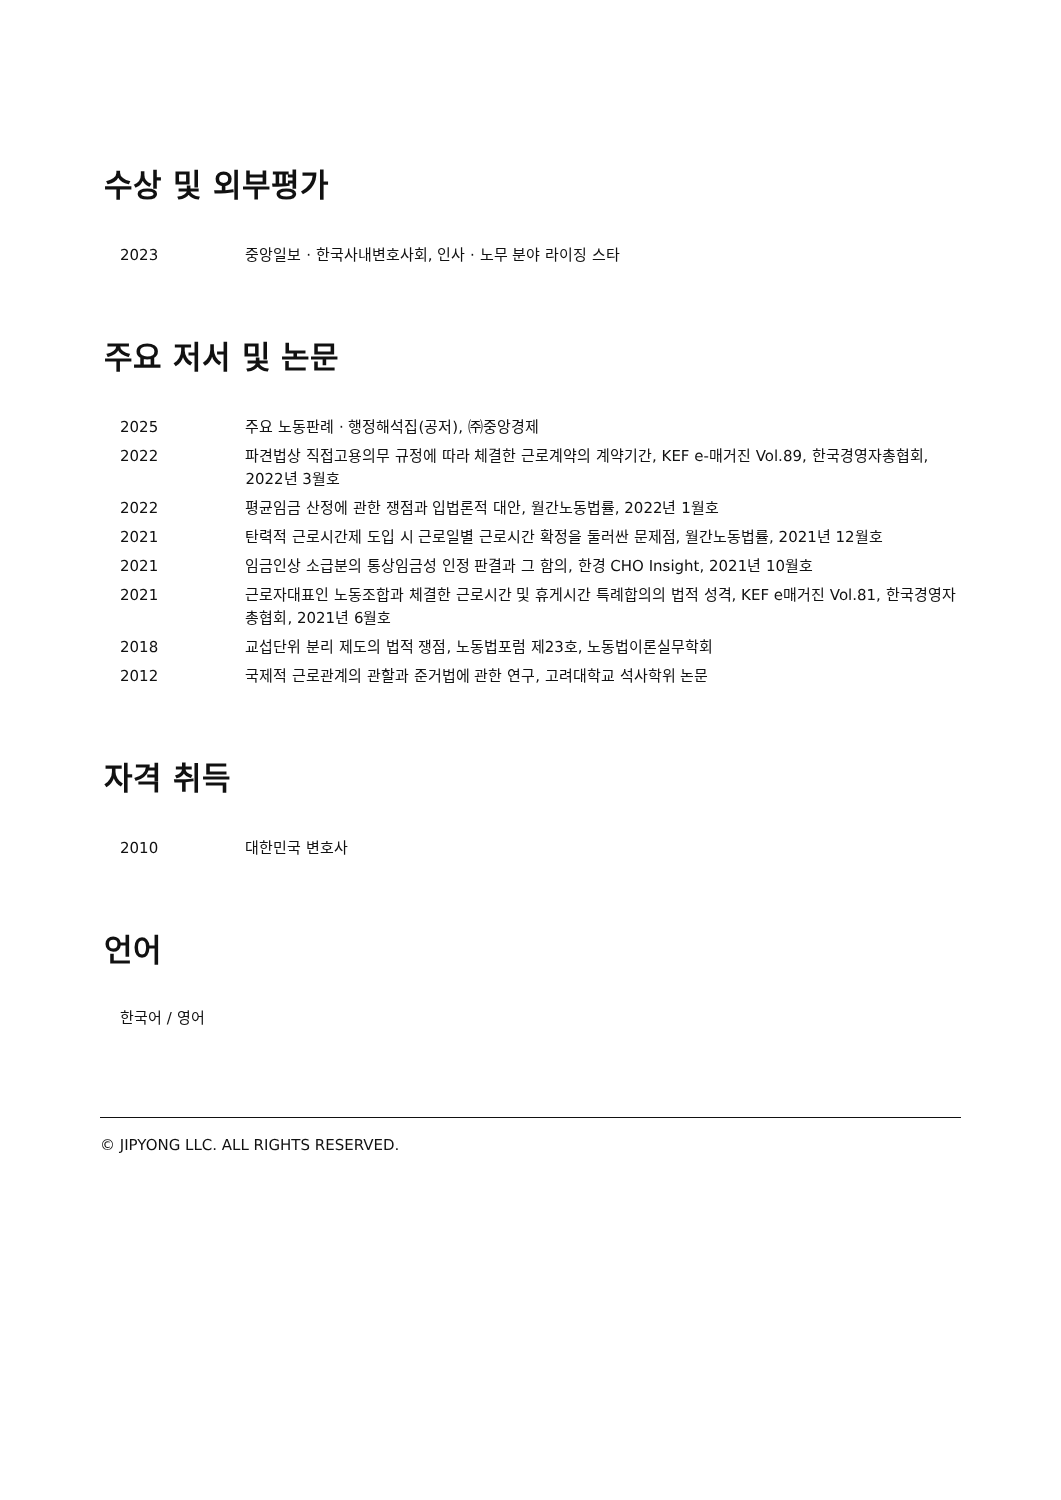수상 및 외부평가
| 2023 | 중앙일보 · 한국사내변호사회, 인사 · 노무 분야 라이징 스타 |
주요 저서 및 논문
| 2025 | 주요 노동판례 · 행정해석집(공저), ㈜중앙경제 |
| 2022 | 파견법상 직접고용의무 규정에 따라 체결한 근로계약의 계약기간, KEF e-매거진 Vol.89, 한국경영자총협회, 2022년 3월호 |
| 2022 | 평균임금 산정에 관한 쟁점과 입법론적 대안, 월간노동법률, 2022년 1월호 |
| 2021 | 탄력적 근로시간제 도입 시 근로일별 근로시간 확정을 둘러싼 문제점, 월간노동법률, 2021년 12월호 |
| 2021 | 임금인상 소급분의 통상임금성 인정 판결과 그 함의, 한경 CHO Insight, 2021년 10월호 |
| 2021 | 근로자대표인 노동조합과 체결한 근로시간 및 휴게시간 특례합의의 법적 성격, KEF e매거진 Vol.81, 한국경영자총협회, 2021년 6월호 |
| 2018 | 교섭단위 분리 제도의 법적 쟁점, 노동법포럼 제23호, 노동법이론실무학회 |
| 2012 | 국제적 근로관계의 관할과 준거법에 관한 연구, 고려대학교 석사학위 논문 |
자격 취득
| 2010 | 대한민국 변호사 |
언어
한국어 / 영어
© JIPYONG LLC. ALL RIGHTS RESERVED.